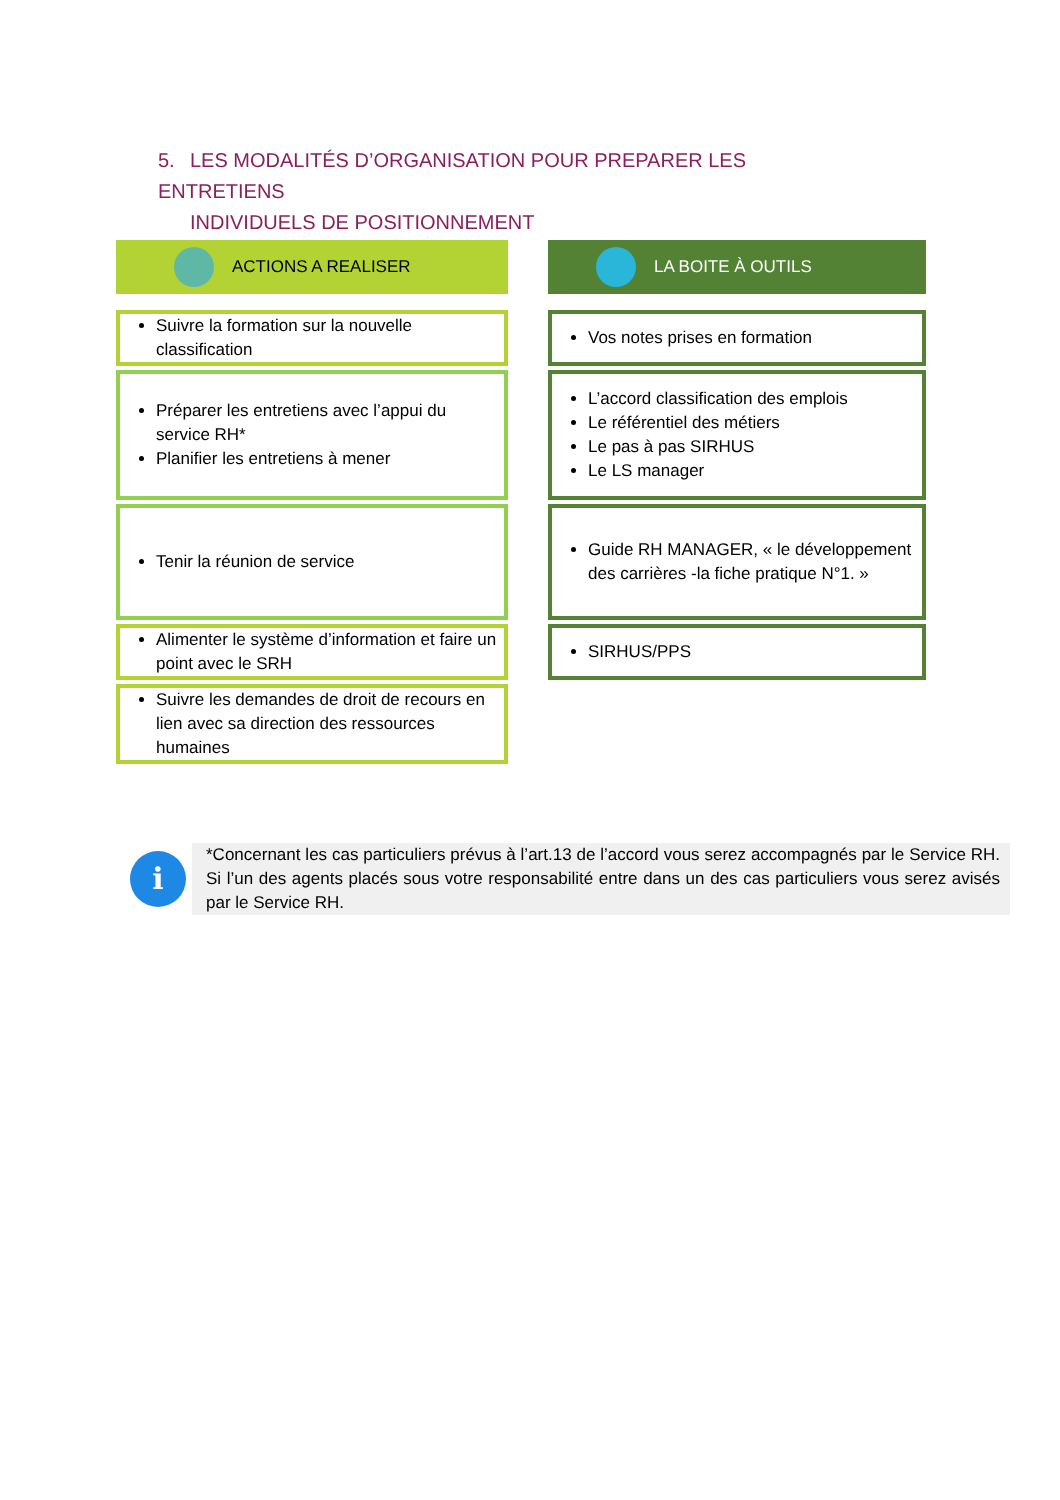5. LES MODALITÉS D’ORGANISATION POUR PREPARER LES ENTRETIENS
INDIVIDUELS DE POSITIONNEMENT
ACTIONS A REALISER
Suivre la formation sur la nouvelle classification
Préparer les entretiens avec l’appui du service RH*
Planifier les entretiens à mener
Tenir la réunion de service
Alimenter le système d’information et faire un point avec le SRH
Suivre les demandes de droit de recours en lien avec sa direction des ressources humaines
LA BOITE À OUTILS
Vos notes prises en formation
L’accord classification des emplois
Le référentiel des métiers
Le pas à pas SIRHUS
Le LS manager
Guide RH MANAGER, « le développement des carrières -la fiche pratique N°1. »
SIRHUS/PPS
i
*Concernant les cas particuliers prévus à l’art.13 de l’accord vous serez accompagnés par le Service RH. Si l’un des agents placés sous votre responsabilité entre dans un des cas particuliers vous serez avisés par le Service RH.